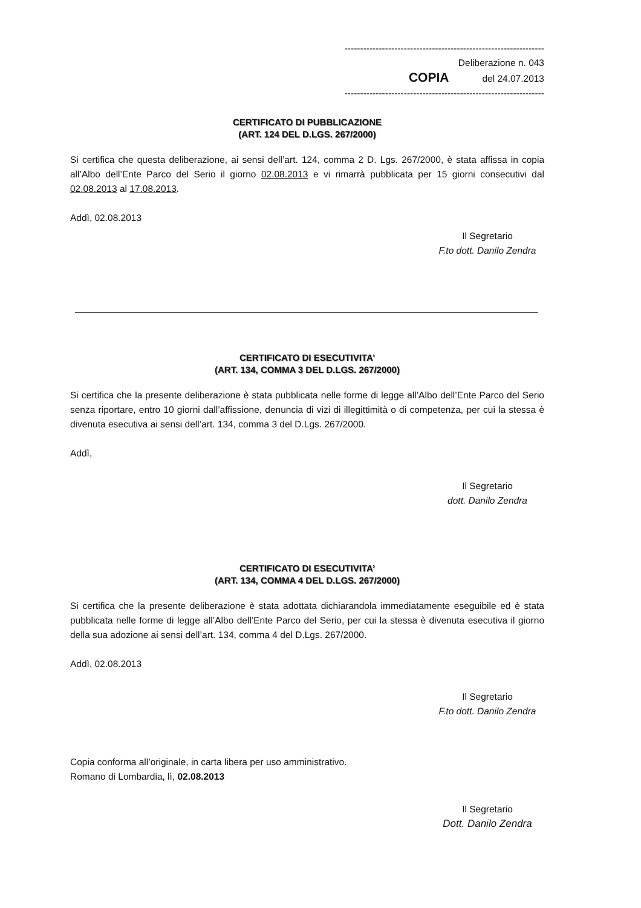----------------------------------------------------------------
Deliberazione n. 043
COPIA del 24.07.2013
----------------------------------------------------------------
CERTIFICATO DI PUBBLICAZIONE
(ART. 124 DEL D.LGS. 267/2000)
Si certifica che questa deliberazione, ai sensi dell’art. 124, comma 2 D. Lgs. 267/2000, è stata affissa in copia all’Albo dell’Ente Parco del Serio il giorno 02.08.2013 e vi rimarrà pubblicata per 15 giorni consecutivi dal 02.08.2013 al 17.08.2013.
Addì, 02.08.2013
Il Segretario
F.to dott. Danilo Zendra
CERTIFICATO DI ESECUTIVITA’
(ART. 134, COMMA 3 DEL D.LGS. 267/2000)
Si certifica che la presente deliberazione è stata pubblicata nelle forme di legge all’Albo dell’Ente Parco del Serio senza riportare, entro 10 giorni dall’affissione, denuncia di vizi di illegittimità o di competenza, per cui la stessa è divenuta esecutiva ai sensi dell’art. 134, comma 3 del D.Lgs. 267/2000.
Addì,
Il Segretario
dott. Danilo Zendra
CERTIFICATO DI ESECUTIVITA’
(ART. 134, COMMA 4 DEL D.LGS. 267/2000)
Si certifica che la presente deliberazione è stata adottata dichiarandola immediatamente eseguibile ed è stata pubblicata nelle forme di legge all’Albo dell’Ente Parco del Serio, per cui la stessa è divenuta esecutiva il giorno della sua adozione ai sensi dell’art. 134, comma 4 del D.Lgs. 267/2000.
Addì, 02.08.2013
Il Segretario
F.to dott. Danilo Zendra
Copia conforma all’originale, in carta libera per uso amministrativo.
Romano di Lombardia, lì, 02.08.2013
Il Segretario
Dott. Danilo Zendra